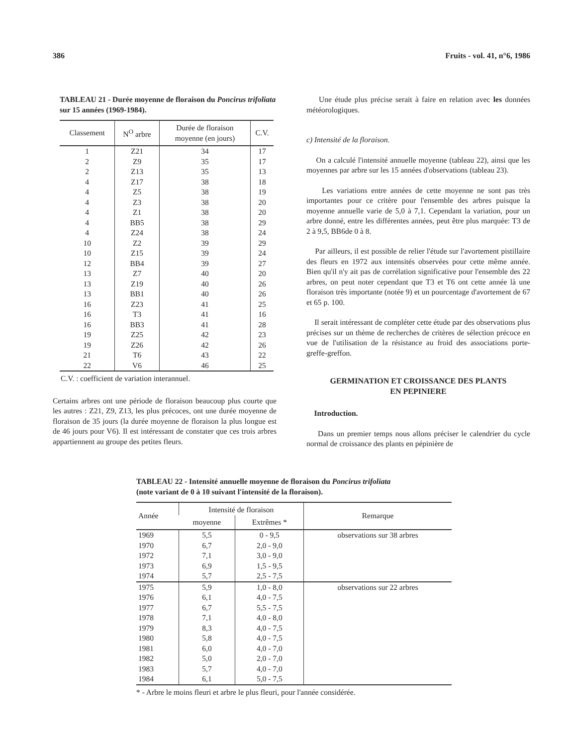386 Fruits - vol. 41, n°6, 1986
TABLEAU 21 - Durée moyenne de floraison du Poncirus trifoliata sur 15 années (1969-1984).
| Classement | N<sup>O</sup> arbre | Durée de floraison moyenne (en jours) | C.V. |
| --- | --- | --- | --- |
| 1 | Z21 | 34 | 17 |
| 2 | Z9 | 35 | 17 |
| 2 | Z13 | 35 | 13 |
| 4 | Z17 | 38 | 18 |
| 4 | Z5 | 38 | 19 |
| 4 | Z3 | 38 | 20 |
| 4 | Z1 | 38 | 20 |
| 4 | BB5 | 38 | 29 |
| 4 | Z24 | 38 | 24 |
| 10 | Z2 | 39 | 29 |
| 10 | Z15 | 39 | 24 |
| 12 | BB4 | 39 | 27 |
| 13 | Z7 | 40 | 20 |
| 13 | Z19 | 40 | 26 |
| 13 | BB1 | 40 | 26 |
| 16 | Z23 | 41 | 25 |
| 16 | T3 | 41 | 16 |
| 16 | BB3 | 41 | 28 |
| 19 | Z25 | 42 | 23 |
| 19 | Z26 | 42 | 26 |
| 21 | T6 | 43 | 22 |
| 22 | V6 | 46 | 25 |
C.V. : coefficient de variation interannuel.
Certains arbres ont une période de floraison beaucoup plus courte que les autres : Z21, Z9, Z13, les plus précoces, ont une durée moyenne de floraison de 35 jours (la durée moyenne de floraison la plus longue est de 46 jours pour V6). Il est intéressant de constater que ces trois arbres appartiennent au groupe des petites fleurs.
Une étude plus précise serait à faire en relation avec les données météorologiques.
c) Intensité de la floraison.
On a calculé l'intensité annuelle moyenne (tableau 22), ainsi que les moyennes par arbre sur les 15 années d'observations (tableau 23).
Les variations entre années de cette moyenne ne sont pas très importantes pour ce critère pour l'ensemble des arbres puisque la moyenne annuelle varie de 5,0 à 7,1. Cependant la variation, pour un arbre donné, entre les différentes années, peut être plus marquée: T3 de 2 à 9,5, BB6de 0 à 8.
Par ailleurs, il est possible de relier l'étude sur l'avortement pistillaire des fleurs en 1972 aux intensités observées pour cette même année. Bien qu'il n'y ait pas de corrélation significative pour l'ensemble des 22 arbres, on peut noter cependant que T3 et T6 ont cette année là une floraison très importante (notée 9) et un pourcentage d'avortement de 67 et 65 p. 100.
Il serait intéressant de compléter cette étude par des observations plus précises sur un thème de recherches de critères de sélection précoce en vue de l'utilisation de la résistance au froid des associations porte-greffe-greffon.
GERMINATION ET CROISSANCE DES PLANTS
EN PEPINIERE
Introduction.
Dans un premier temps nous allons préciser le calendrier du cycle normal de croissance des plants en pépinière de
TABLEAU 22 - Intensité annuelle moyenne de floraison du Poncirus trifoliata
(note variant de 0 à 10 suivant l'intensité de la floraison).
| Année | Intensité de floraison | | Remarque |
| --- | --- | --- | --- |
| | moyenne | Extrêmes * | |
| 1969 | 5,5 | 0 - 9,5 | observations sur 38 arbres |
| 1970 | 6,7 | 2,0 - 9,0 | |
| 1972 | 7,1 | 3,0 - 9,0 | |
| 1973 | 6,9 | 1,5 - 9,5 | |
| 1974 | 5,7 | 2,5 - 7,5 | |
| 1975 | 5,9 | 1,0 - 8,0 | observations sur 22 arbres |
| 1976 | 6,1 | 4,0 - 7,5 | |
| 1977 | 6,7 | 5,5 - 7,5 | |
| 1978 | 7,1 | 4,0 - 8,0 | |
| 1979 | 8,3 | 4,0 - 7,5 | |
| 1980 | 5,8 | 4,0 - 7,5 | |
| 1981 | 6,0 | 4,0 - 7,0 | |
| 1982 | 5,0 | 2,0 - 7,0 | |
| 1983 | 5,7 | 4,0 - 7,0 | |
| 1984 | 6,1 | 5,0 - 7,5 | |
* - Arbre le moins fleuri et arbre le plus fleuri, pour l'année considérée.